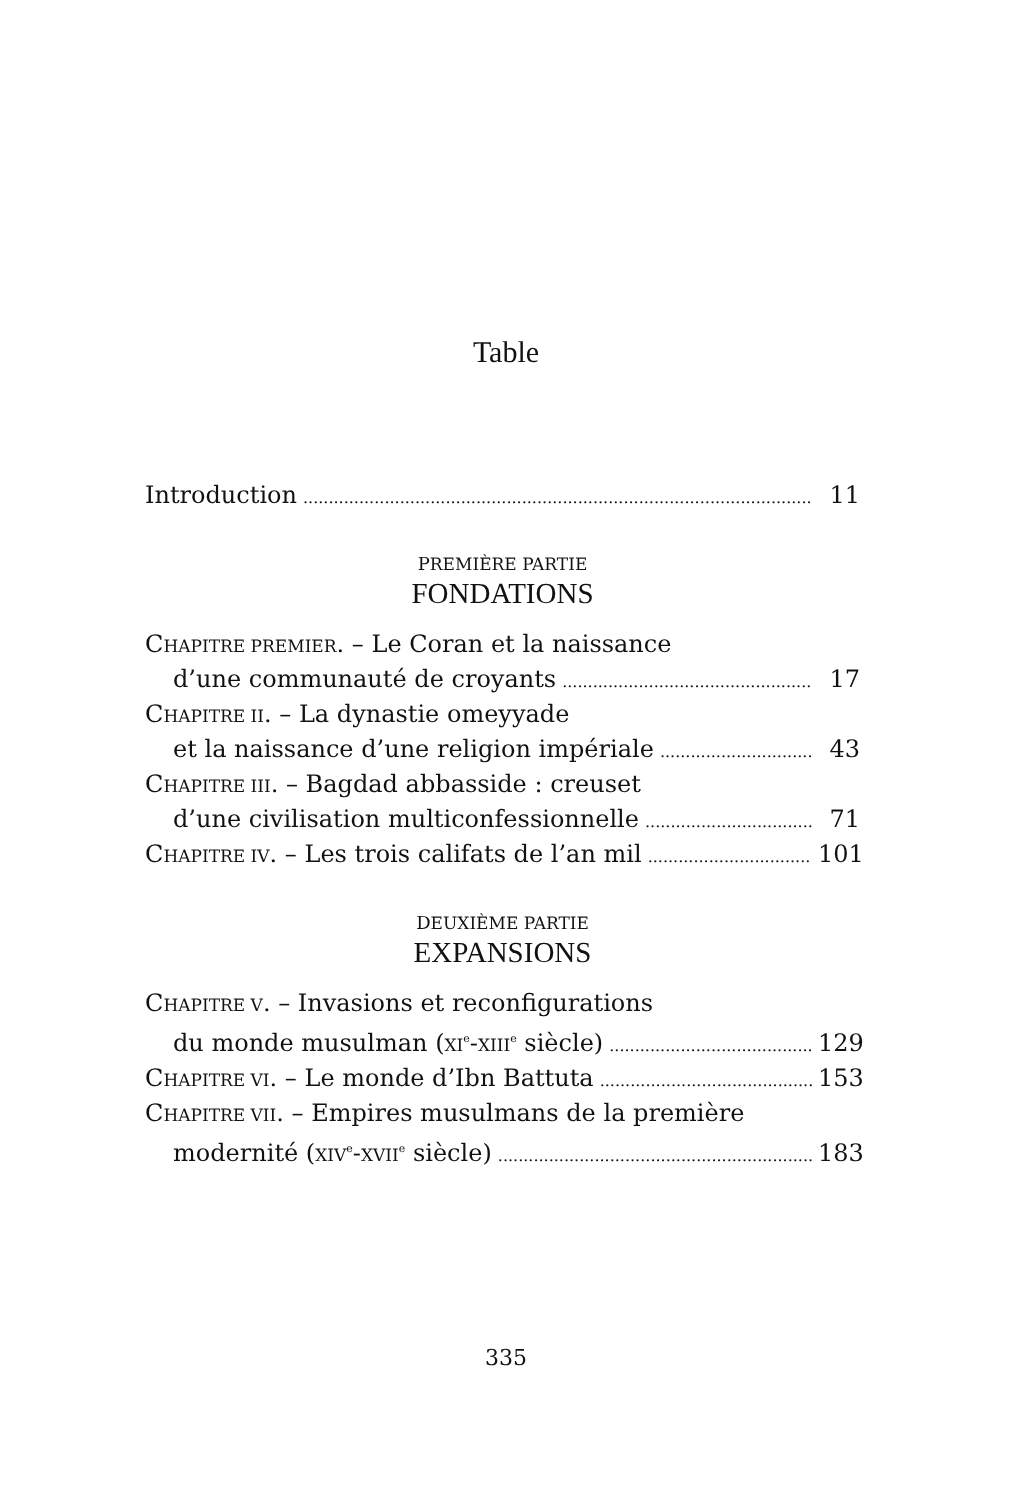Table
Introduction 11
PREMIÈRE PARTIE
FONDATIONS
CHAPITRE PREMIER. – Le Coran et la naissance
d’une communauté de croyants 17
CHAPITRE II. – La dynastie omeyyade
et la naissance d’une religion impériale 43
CHAPITRE III. – Bagdad abbasside : creuset
d’une civilisation multiconfessionnelle 71
CHAPITRE IV. – Les trois califats de l’an mil 101
DEUXIÈME PARTIE
EXPANSIONS
CHAPITRE V. – Invasions et reconfigurations
du monde musulman (XI<sup>e</sup>-XIII<sup>e</sup> siècle) 129
CHAPITRE VI. – Le monde d’Ibn Battuta 153
CHAPITRE VII. – Empires musulmans de la première
modernité (XIV<sup>e</sup>-XVII<sup>e</sup> siècle) 183
335